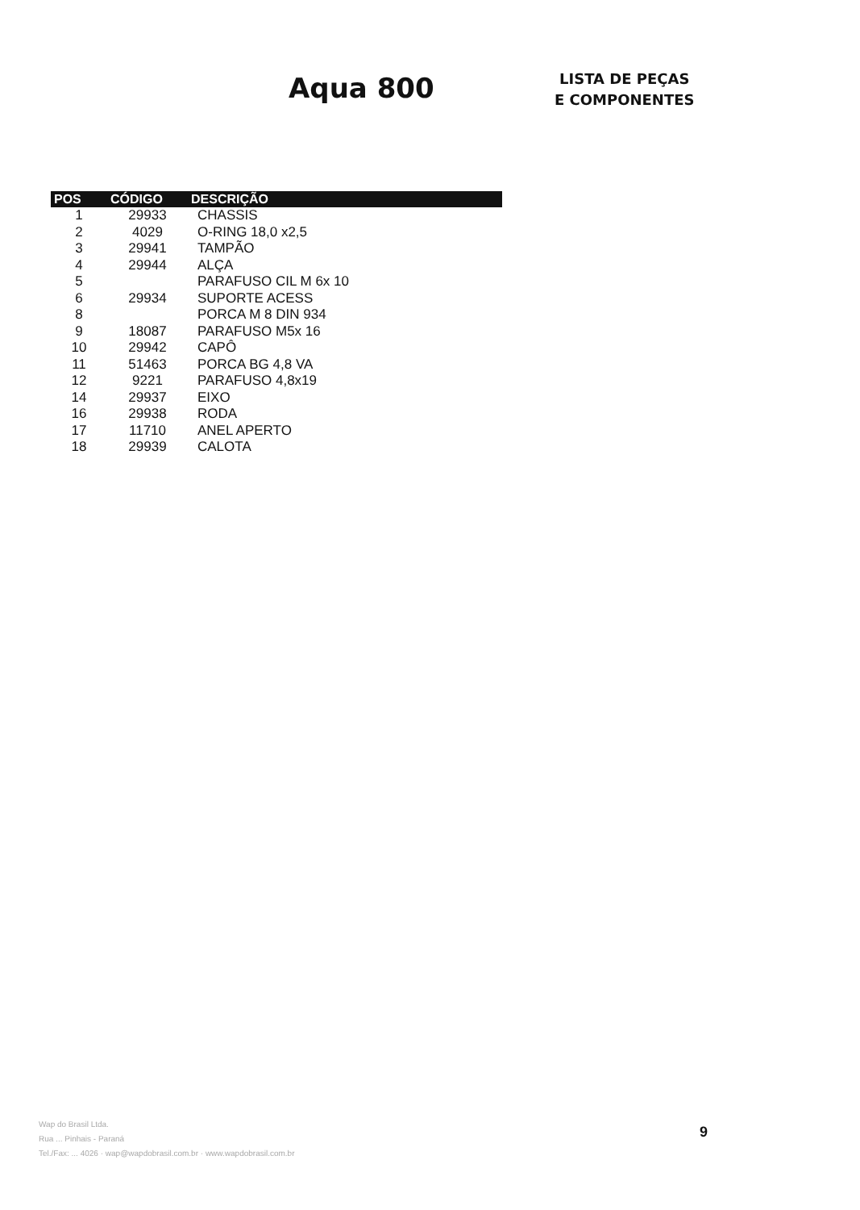Aqua 800
LISTA DE PEÇAS
E COMPONENTES
| POS | CÓDIGO | DESCRIÇÃO |
| --- | --- | --- |
| 1 | 29933 | CHASSIS |
| 2 | 4029 | O-RING 18,0 x2,5 |
| 3 | 29941 | TAMPÃO |
| 4 | 29944 | ALÇA |
| 5 | | PARAFUSO CIL M 6x 10 |
| 6 | 29934 | SUPORTE ACESS |
| 8 | | PORCA M 8 DIN 934 |
| 9 | 18087 | PARAFUSO M5x 16 |
| 10 | 29942 | CAPÔ |
| 11 | 51463 | PORCA BG 4,8 VA |
| 12 | 9221 | PARAFUSO 4,8x19 |
| 14 | 29937 | EIXO |
| 16 | 29938 | RODA |
| 17 | 11710 | ANEL APERTO |
| 18 | 29939 | CALOTA |
Wap do Brasil Ltda.
Rua ... Pinhais - Paraná
Tel./Fax: ... 4026 · wap@wapdobrasil.com.br · www.wapdobrasil.com.br
9